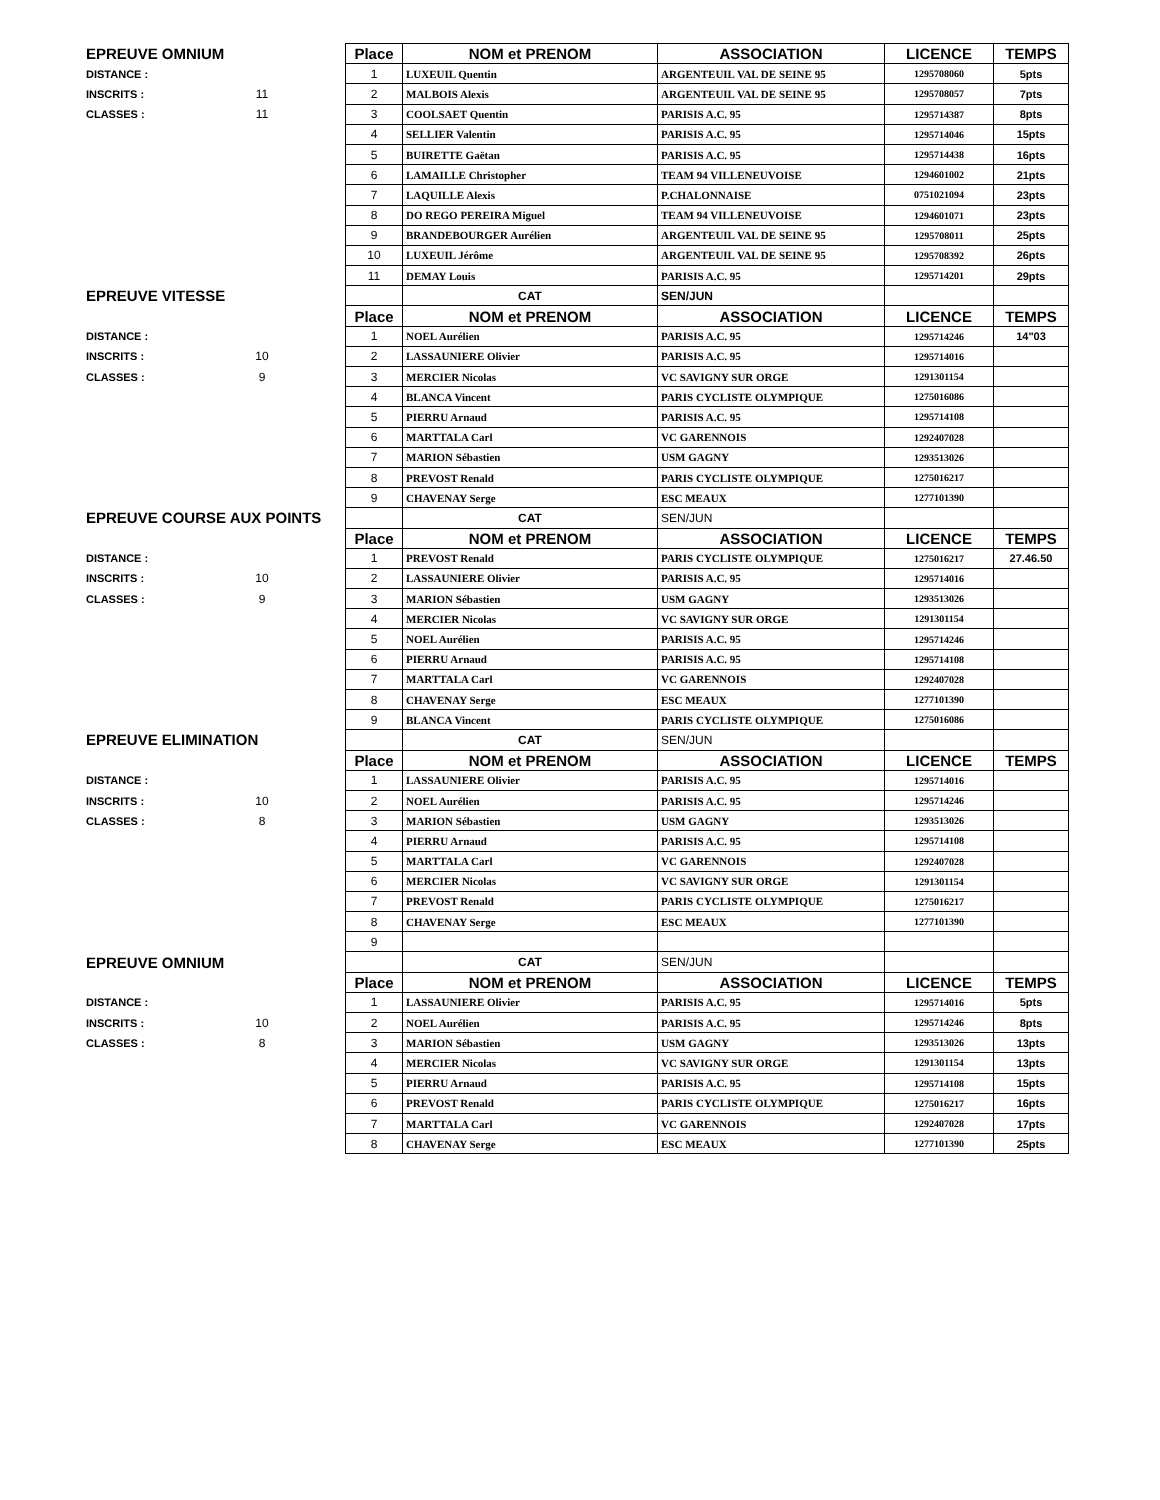| EPREUVE OMNIUM | | Place | NOM et PRENOM | ASSOCIATION | LICENCE | TEMPS |
| DISTANCE : | | 1 | LUXEUIL Quentin | ARGENTEUIL VAL DE SEINE 95 | 1295708060 | 5pts |
| INSCRITS : | 11 | 2 | MALBOIS Alexis | ARGENTEUIL VAL DE SEINE 95 | 1295708057 | 7pts |
| CLASSES : | 11 | 3 | COOLSAET Quentin | PARISIS A.C. 95 | 1295714387 | 8pts |
| | | 4 | SELLIER Valentin | PARISIS A.C. 95 | 1295714046 | 15pts |
| | | 5 | BUIRETTE Gaëtan | PARISIS A.C. 95 | 1295714438 | 16pts |
| | | 6 | LAMAILLE Christopher | TEAM 94 VILLENEUVOISE | 1294601002 | 21pts |
| | | 7 | LAQUILLE Alexis | P.CHALONNAISE | 0751021094 | 23pts |
| | | 8 | DO REGO PEREIRA Miguel | TEAM 94 VILLENEUVOISE | 1294601071 | 23pts |
| | | 9 | BRANDEBOURGER Aurélien | ARGENTEUIL VAL DE SEINE 95 | 1295708011 | 25pts |
| | | 10 | LUXEUIL Jérôme | ARGENTEUIL VAL DE SEINE 95 | 1295708392 | 26pts |
| | | 11 | DEMAY Louis | PARISIS A.C. 95 | 1295714201 | 29pts |
| EPREUVE VITESSE | | | CAT | SEN/JUN | | |
| | | Place | NOM et PRENOM | ASSOCIATION | LICENCE | TEMPS |
| DISTANCE : | | 1 | NOEL Aurélien | PARISIS A.C. 95 | 1295714246 | 14"03 |
| INSCRITS : | 10 | 2 | LASSAUNIERE Olivier | PARISIS A.C. 95 | 1295714016 | |
| CLASSES : | 9 | 3 | MERCIER Nicolas | VC SAVIGNY SUR ORGE | 1291301154 | |
| | | 4 | BLANCA Vincent | PARIS CYCLISTE OLYMPIQUE | 1275016086 | |
| | | 5 | PIERRU Arnaud | PARISIS A.C. 95 | 1295714108 | |
| | | 6 | MARTTALA Carl | VC GARENNOIS | 1292407028 | |
| | | 7 | MARION Sébastien | USM GAGNY | 1293513026 | |
| | | 8 | PREVOST Renald | PARIS CYCLISTE OLYMPIQUE | 1275016217 | |
| | | 9 | CHAVENAY Serge | ESC MEAUX | 1277101390 | |
| EPREUVE COURSE AUX POINTS | | | CAT | SEN/JUN | | |
| | | Place | NOM et PRENOM | ASSOCIATION | LICENCE | TEMPS |
| DISTANCE : | | 1 | PREVOST Renald | PARIS CYCLISTE OLYMPIQUE | 1275016217 | 27.46.50 |
| INSCRITS : | 10 | 2 | LASSAUNIERE Olivier | PARISIS A.C. 95 | 1295714016 | |
| CLASSES : | 9 | 3 | MARION Sébastien | USM GAGNY | 1293513026 | |
| | | 4 | MERCIER Nicolas | VC SAVIGNY SUR ORGE | 1291301154 | |
| | | 5 | NOEL Aurélien | PARISIS A.C. 95 | 1295714246 | |
| | | 6 | PIERRU Arnaud | PARISIS A.C. 95 | 1295714108 | |
| | | 7 | MARTTALA Carl | VC GARENNOIS | 1292407028 | |
| | | 8 | CHAVENAY Serge | ESC MEAUX | 1277101390 | |
| | | 9 | BLANCA Vincent | PARIS CYCLISTE OLYMPIQUE | 1275016086 | |
| EPREUVE ELIMINATION | | | CAT | SEN/JUN | | |
| | | Place | NOM et PRENOM | ASSOCIATION | LICENCE | TEMPS |
| DISTANCE : | | 1 | LASSAUNIERE Olivier | PARISIS A.C. 95 | 1295714016 | |
| INSCRITS : | 10 | 2 | NOEL Aurélien | PARISIS A.C. 95 | 1295714246 | |
| CLASSES : | 8 | 3 | MARION Sébastien | USM GAGNY | 1293513026 | |
| | | 4 | PIERRU Arnaud | PARISIS A.C. 95 | 1295714108 | |
| | | 5 | MARTTALA Carl | VC GARENNOIS | 1292407028 | |
| | | 6 | MERCIER Nicolas | VC SAVIGNY SUR ORGE | 1291301154 | |
| | | 7 | PREVOST Renald | PARIS CYCLISTE OLYMPIQUE | 1275016217 | |
| | | 8 | CHAVENAY Serge | ESC MEAUX | 1277101390 | |
| | | 9 | | | | |
| EPREUVE OMNIUM | | | CAT | SEN/JUN | | |
| | | Place | NOM et PRENOM | ASSOCIATION | LICENCE | TEMPS |
| DISTANCE : | | 1 | LASSAUNIERE Olivier | PARISIS A.C. 95 | 1295714016 | 5pts |
| INSCRITS : | 10 | 2 | NOEL Aurélien | PARISIS A.C. 95 | 1295714246 | 8pts |
| CLASSES : | 8 | 3 | MARION Sébastien | USM GAGNY | 1293513026 | 13pts |
| | | 4 | MERCIER Nicolas | VC SAVIGNY SUR ORGE | 1291301154 | 13pts |
| | | 5 | PIERRU Arnaud | PARISIS A.C. 95 | 1295714108 | 15pts |
| | | 6 | PREVOST Renald | PARIS CYCLISTE OLYMPIQUE | 1275016217 | 16pts |
| | | 7 | MARTTALA Carl | VC GARENNOIS | 1292407028 | 17pts |
| | | 8 | CHAVENAY Serge | ESC MEAUX | 1277101390 | 25pts |